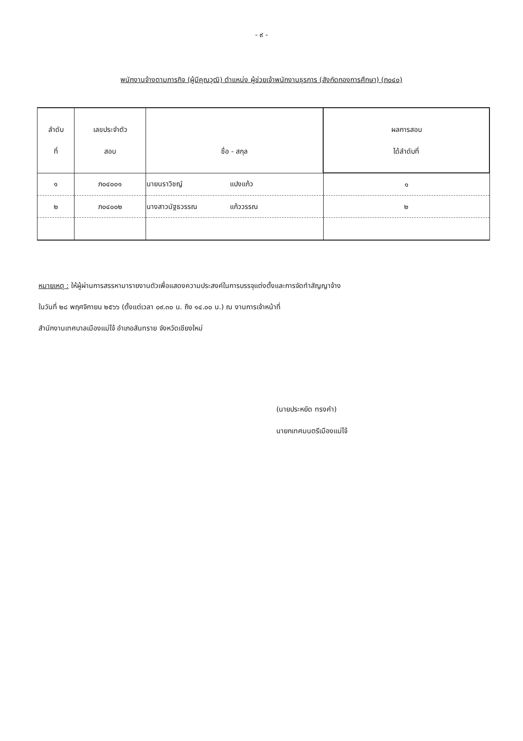- ๙ -
พนักงานจ้างตามภารกิจ (ผู้มีคุณวุฒิ) ตำแหน่ง ผู้ช่วยเจ้าพนักงานธุรการ (สังกัดกองการศึกษา) (ภ๐๔๐)
| ลำดับ ที่ | เลขประจำตัว สอบ | ชื่อ - สกุล | ผลการสอบ ได้ลำดับที่ |
| --- | --- | --- | --- |
| ๑ | ภ๐๔๐๐๑ | นายนราวิชญ์ แปงแก้ว | ๑ |
| ๒ | ภ๐๔๐๐๒ | นางสาวนัฐธวรรณ แก้ววรรณ | ๒ |
หมายเหตุ : ให้ผู้ผ่านการสรรหามารายงานตัวเพื่อแสดงความประสงค์ในการบรรจุแต่งตั้งและการจัดทำสัญญาจ้าง
ในวันที่ ๒๘ พฤศจิกายน ๒๕๖๖ (ตั้งแต่เวลา ๐๙.๓๐ น. ถึง ๑๔.๐๐ น.) ณ งานการเจ้าหน้าที่
สำนักงานเทศบาลเมืองแม่โจ้ อำเภอสันทราย จังหวัดเชียงใหม่
(นายประหยัด ทรงคำ)
นายกเทศมนตรีเมืองแม่โจ้